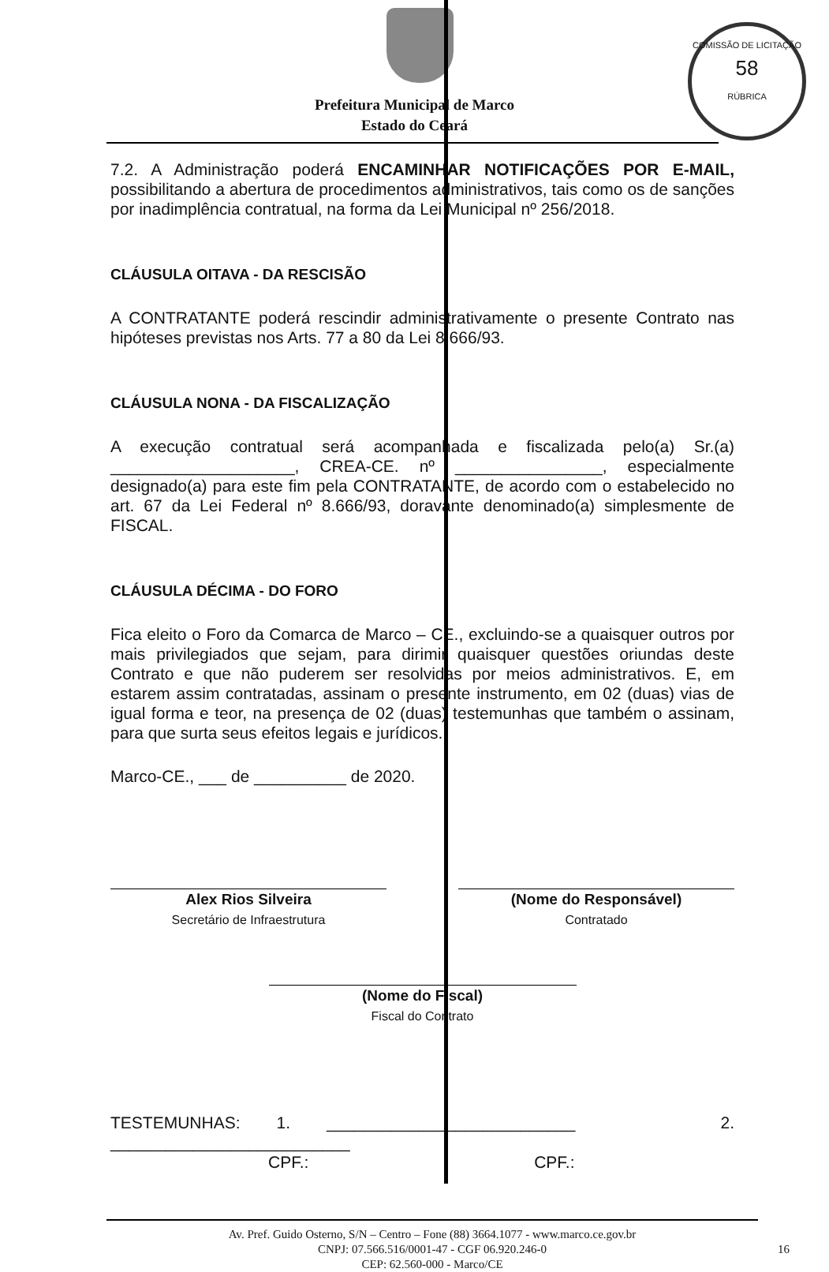COMISSÃO DE LICITAÇÃO
58
RÚBRICA
Prefeitura Municipal de Marco
Estado do Ceará
7.2. A Administração poderá ENCAMINHAR NOTIFICAÇÕES POR E-MAIL, possibilitando a abertura de procedimentos administrativos, tais como os de sanções por inadimplência contratual, na forma da Lei Municipal nº 256/2018.
CLÁUSULA OITAVA - DA RESCISÃO
A CONTRATANTE poderá rescindir administrativamente o presente Contrato nas hipóteses previstas nos Arts. 77 a 80 da Lei 8.666/93.
CLÁUSULA NONA - DA FISCALIZAÇÃO
A execução contratual será acompanhada e fiscalizada pelo(a) Sr.(a) ____________________, CREA-CE. nº ________________, especialmente designado(a) para este fim pela CONTRATANTE, de acordo com o estabelecido no art. 67 da Lei Federal nº 8.666/93, doravante denominado(a) simplesmente de FISCAL.
CLÁUSULA DÉCIMA - DO FORO
Fica eleito o Foro da Comarca de Marco – CE., excluindo-se a quaisquer outros por mais privilegiados que sejam, para dirimir quaisquer questões oriundas deste Contrato e que não puderem ser resolvidas por meios administrativos. E, em estarem assim contratadas, assinam o presente instrumento, em 02 (duas) vias de igual forma e teor, na presença de 02 (duas) testemunhas que também o assinam, para que surta seus efeitos legais e jurídicos.
Marco-CE., ___ de __________ de 2020.
Alex Rios Silveira
Secretário de Infraestrutura
(Nome do Responsável)
Contratado
(Nome do Fiscal)
Fiscal do Contrato
TESTEMUNHAS: 1. ___________________________ 2. __________________________
CPF.: CPF.:
Av. Pref. Guido Osterno, S/N – Centro – Fone (88) 3664.1077 - www.marco.ce.gov.br
CNPJ: 07.566.516/0001-47 - CGF 06.920.246-0 16
CEP: 62.560-000 - Marco/CE